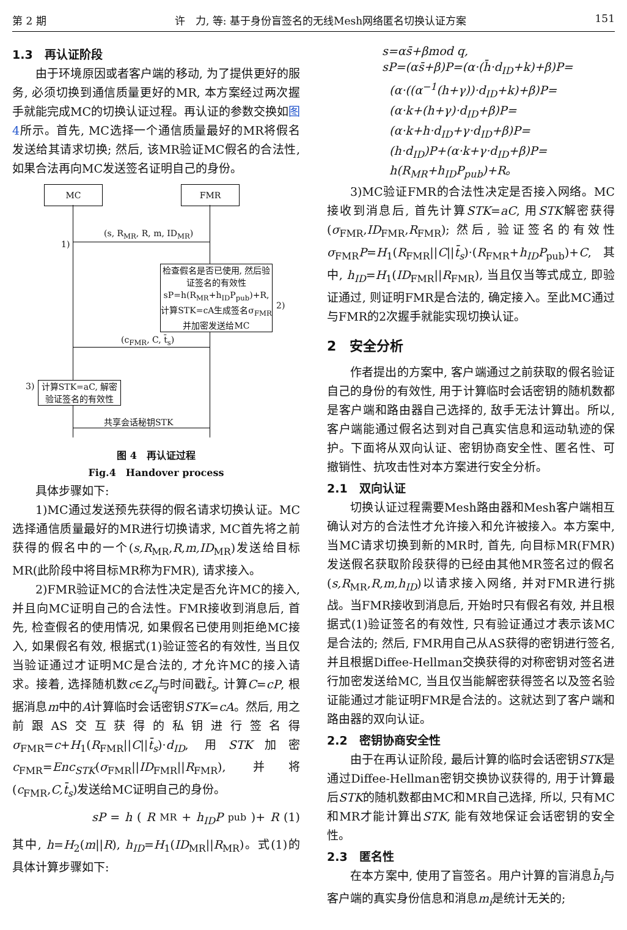第 2 期 许　力, 等: 基于身份盲签名的无线Mesh网络匿名切换认证方案 151
1.3　再认证阶段
由于环境原因或者客户端的移动, 为了提供更好的服务, 必须切换到通信质量更好的MR, 本方案经过两次握手就能完成MC的切换认证过程。再认证的参数交换如图4所示。首先, MC选择一个通信质量最好的MR将假名发送给其请求切换; 然后, 该MR验证MC假名的合法性, 如果合法再向MC发送签名证明自己的身份。
MC FMR
(s, R<sub>MR</sub>, R, m, ID<sub>MR</sub>)
1)
检查假名是否已使用, 然后验证签名的有效性 sP=h(R<sub>MR</sub>+h<sub>ID</sub>P<sub>pub</sub>)+R, 计算STK=cA生成签名σ<sub>FMR</sub> 并加密发送给MC
2)
(c<sub>FMR</sub>, C, t̄<sub>s</sub>)
3)
计算STK=aC, 解密验证签名的有效性
共享会话秘钥STK
图 4　再认证过程
Fig.4　Handover process
具体步骤如下:
1)MC通过发送预先获得的假名请求切换认证。MC选择通信质量最好的MR进行切换请求, MC首先将之前获得的假名中的一个(s,R<sub>MR</sub>,R,m,ID<sub>MR</sub>)发送给目标MR(此阶段中将目标MR称为FMR), 请求接入。
2)FMR验证MC的合法性决定是否允许MC的接入, 并且向MC证明自己的合法性。FMR接收到消息后, 首先, 检查假名的使用情况, 如果假名已使用则拒绝MC接入, 如果假名有效, 根据式(1)验证签名的有效性, 当且仅当验证通过才证明MC是合法的, 才允许MC的接入请求。接着, 选择随机数c∈Z<sub>q</sub>与时间戳t̄<sub>s</sub>, 计算C=cP, 根据消息m中的A计算临时会话密钥STK=cA。然后, 用之前跟AS交互获得的私钥进行签名得σ<sub>FMR</sub>=c+H<sub>1</sub>(R<sub>FMR</sub>||C||t̄<sub>s</sub>)·d<sub>ID</sub>, 用STK加密c<sub>FMR</sub>=Enc<sub>STK</sub>(σ<sub>FMR</sub>||ID<sub>FMR</sub>||R<sub>FMR</sub>), 并将(c<sub>FMR</sub>,C,t̄<sub>s</sub>)发送给MC证明自己的身份。
sP = h (R<sub>MR</sub>+ h<sub>ID</sub>P<sub>pub</sub>)+ R (1)
其中, h=H<sub>2</sub>(m||R), h<sub>ID</sub>=H<sub>1</sub>(ID<sub>MR</sub>||R<sub>MR</sub>)。式(1)的具体计算步骤如下:
s=αs̄+βmod q,
sP=(αs̄+β)P=(α·(h̄·d<sub>ID</sub>+k)+β)P=
(α·((α<sup>−1</sup>(h+γ))·d<sub>ID</sub>+k)+β)P=
(α·k+(h+γ)·d<sub>ID</sub>+β)P=
(α·k+h·d<sub>ID</sub>+γ·d<sub>ID</sub>+β)P=
(h·d<sub>ID</sub>)P+(α·k+γ·d<sub>ID</sub>+β)P=
h(R<sub>MR</sub>+h<sub>ID</sub>P<sub>pub</sub>)+R。
3)MC验证FMR的合法性决定是否接入网络。MC接收到消息后, 首先计算STK=aC, 用STK解密获得(σ<sub>FMR</sub>,ID<sub>FMR</sub>,R<sub>FMR</sub>); 然后, 验证签名的有效性σ<sub>FMR</sub>P=H<sub>1</sub>(R<sub>FMR</sub>||C||t̄<sub>s</sub>)·(R<sub>FMR</sub>+h<sub>ID</sub>P<sub>pub</sub>)+C, 其中, h<sub>ID</sub>=H<sub>1</sub>(ID<sub>FMR</sub>||R<sub>FMR</sub>), 当且仅当等式成立, 即验证通过, 则证明FMR是合法的, 确定接入。至此MC通过与FMR的2次握手就能实现切换认证。
2　安全分析
作者提出的方案中, 客户端通过之前获取的假名验证自己的身份的有效性, 用于计算临时会话密钥的随机数都是客户端和路由器自己选择的, 敌手无法计算出。所以, 客户端能通过假名达到对自己真实信息和运动轨迹的保护。下面将从双向认证、密钥协商安全性、匿名性、可撤销性、抗攻击性对本方案进行安全分析。
2.1　双向认证
切换认证过程需要Mesh路由器和Mesh客户端相互确认对方的合法性才允许接入和允许被接入。本方案中, 当MC请求切换到新的MR时, 首先, 向目标MR(FMR)发送假名获取阶段获得的已经由其他MR签名过的假名(s,R<sub>MR</sub>,R,m,h<sub>ID</sub>)以请求接入网络, 并对FMR进行挑战。当FMR接收到消息后, 开始时只有假名有效, 并且根据式(1)验证签名的有效性, 只有验证通过才表示该MC是合法的; 然后, FMR用自己从AS获得的密钥进行签名, 并且根据Diffee-Hellman交换获得的对称密钥对签名进行加密发送给MC, 当且仅当能解密获得签名以及签名验证能通过才能证明FMR是合法的。这就达到了客户端和路由器的双向认证。
2.2　密钥协商安全性
由于在再认证阶段, 最后计算的临时会话密钥STK是通过Diffee-Hellman密钥交换协议获得的, 用于计算最后STK的随机数都由MC和MR自己选择, 所以, 只有MC和MR才能计算出STK, 能有效地保证会话密钥的安全性。
2.3　匿名性
在本方案中, 使用了盲签名。用户计算的盲消息h̄<sub>i</sub>与客户端的真实身份信息和消息m<sub>i</sub>是统计无关的;